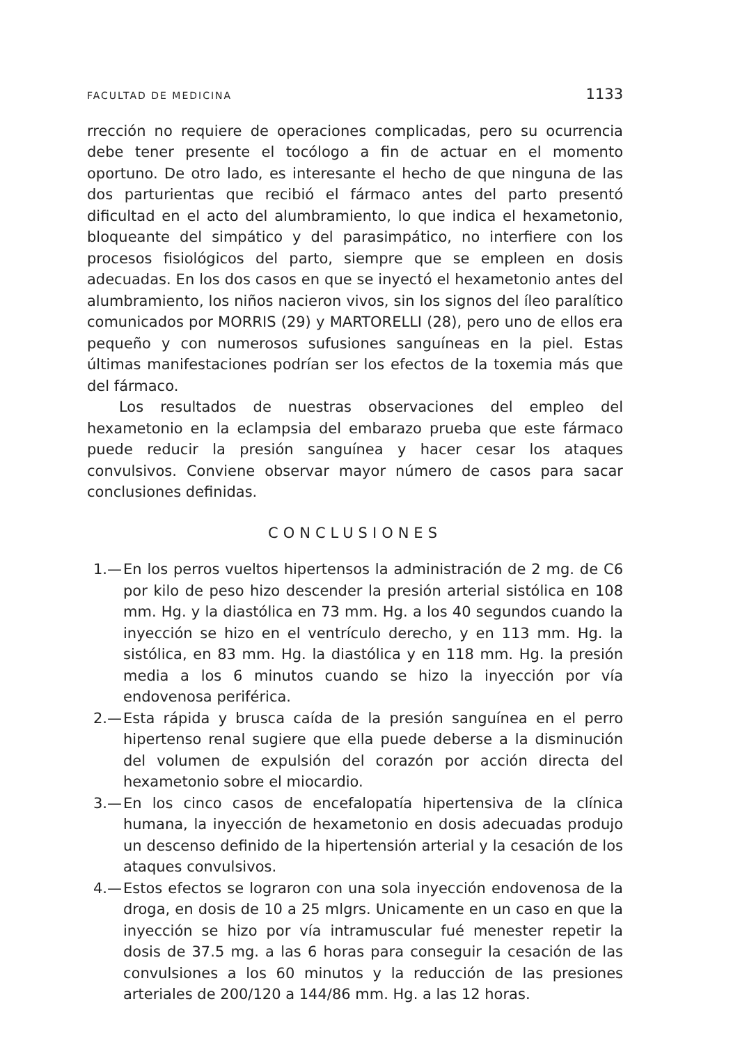FACULTAD DE MEDICINA 1133
rrección no requiere de operaciones complicadas, pero su ocurrencia debe tener presente el tocólogo a fin de actuar en el momento oportuno. De otro lado, es interesante el hecho de que ninguna de las dos parturientas que recibió el fármaco antes del parto presentó dificultad en el acto del alumbramiento, lo que indica el hexametonio, bloqueante del simpático y del parasimpático, no interfiere con los procesos fisiológicos del parto, siempre que se empleen en dosis adecuadas. En los dos casos en que se inyectó el hexametonio antes del alumbramiento, los niños nacieron vivos, sin los signos del íleo paralítico comunicados por MORRIS (29) y MARTORELLI (28), pero uno de ellos era pequeño y con numerosos sufusiones sanguíneas en la piel. Estas últimas manifestaciones podrían ser los efectos de la toxemia más que del fármaco.
Los resultados de nuestras observaciones del empleo del hexametonio en la eclampsia del embarazo prueba que este fármaco puede reducir la presión sanguínea y hacer cesar los ataques convulsivos. Conviene observar mayor número de casos para sacar conclusiones definidas.
CONCLUSIONES
1.— En los perros vueltos hipertensos la administración de 2 mg. de C6 por kilo de peso hizo descender la presión arterial sistólica en 108 mm. Hg. y la diastólica en 73 mm. Hg. a los 40 segundos cuando la inyección se hizo en el ventrículo derecho, y en 113 mm. Hg. la sistólica, en 83 mm. Hg. la diastólica y en 118 mm. Hg. la presión media a los 6 minutos cuando se hizo la inyección por vía endovenosa periférica.
2.— Esta rápida y brusca caída de la presión sanguínea en el perro hipertenso renal sugiere que ella puede deberse a la disminución del volumen de expulsión del corazón por acción directa del hexametonio sobre el miocardio.
3.— En los cinco casos de encefalopatía hipertensiva de la clínica humana, la inyección de hexametonio en dosis adecuadas produjo un descenso definido de la hipertensión arterial y la cesación de los ataques convulsivos.
4.— Estos efectos se lograron con una sola inyección endovenosa de la droga, en dosis de 10 a 25 mlgrs. Unicamente en un caso en que la inyección se hizo por vía intramuscular fué menester repetir la dosis de 37.5 mg. a las 6 horas para conseguir la cesación de las convulsiones a los 60 minutos y la reducción de las presiones arteriales de 200/120 a 144/86 mm. Hg. a las 12 horas.